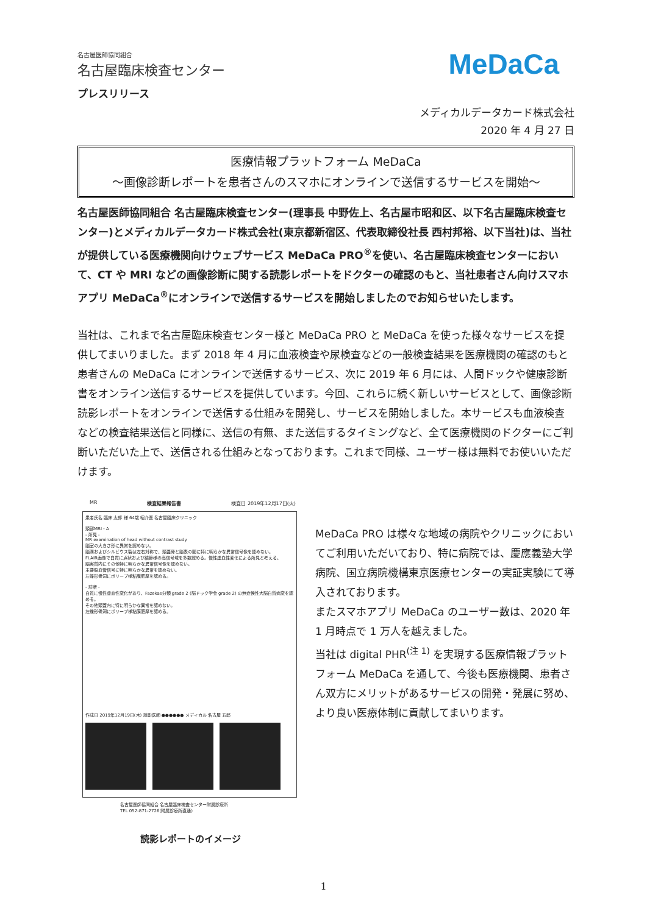名古屋医師協同組合
名古屋臨床検査センター
MeDaCa
プレスリリース
メディカルデータカード株式会社
2020 年 4 月 27 日
医療情報プラットフォーム MeDaCa
～画像診断レポートを患者さんのスマホにオンラインで送信するサービスを開始～
名古屋医師協同組合 名古屋臨床検査センター(理事長 中野佐上、名古屋市昭和区、以下名古屋臨床検査センター)とメディカルデータカード株式会社(東京都新宿区、代表取締役社長 西村邦裕、以下当社)は、当社が提供している医療機関向けウェブサービス MeDaCa PRO<sup>®</sup>を使い、名古屋臨床検査センターにおいて、CT や MRI などの画像診断に関する読影レポートをドクターの確認のもと、当社患者さん向けスマホアプリ MeDaCa<sup>®</sup>にオンラインで送信するサービスを開始しましたのでお知らせいたします。
当社は、これまで名古屋臨床検査センター様と MeDaCa PRO と MeDaCa を使った様々なサービスを提供してまいりました。まず 2018 年 4 月に血液検査や尿検査などの一般検査結果を医療機関の確認のもと患者さんの MeDaCa にオンラインで送信するサービス、次に 2019 年 6 月には、人間ドックや健康診断書をオンライン送信するサービスを提供しています。今回、これらに続く新しいサービスとして、画像診断読影レポートをオンラインで送信する仕組みを開発し、サービスを開始しました。本サービスも血液検査などの検査結果送信と同様に、送信の有無、また送信するタイミングなど、全て医療機関のドクターにご判断いただいた上で、送信される仕組みとなっております。これまで同様、ユーザー様は無料でお使いいただけます。
MR 検査結果報告書 検査日 2019年12月17日(火)
患者氏名 臨床 太郎 様 64歳 紹介医 名古屋臨床クリニック
頭部MRI・A
- 所見 -
MR examination of head without contrast study.
脳室の大きさ形に異常を認めない。
脳溝およびシルビウス裂は左右対称で、頭蓋骨と脳表の間に特に明らかな異常信号像を認めない。
FLAIR画像で白質に点状および結節様の高信号域を多数認める。慢性虚血性変化による所見と考える。
脳実質内にその他特に明らかな異常信号像を認めない。
主要脳血管信号に特に明らかな異常を認めない。
左蝶形骨洞にポリープ様粘膜肥厚を認める。
- 診断 -
白質に慢性虚血性変化があり、Fazekas分類 grade 2 (脳ドック学会 grade 2) の無症候性大脳白質病変を認める。
その他頭蓋内に特に明らかな異常を認めない。
左蝶形骨洞にポリープ様粘膜肥厚を認める。
作成日 2019年12月19日(木) 読影医師 ●●●●●● メディカル 名古屋 五郎
名古屋医師協同組合 名古屋臨床検査センター附属診療所
TEL 052-871-2726(附属診療所直通)
読影レポートのイメージ
MeDaCa PRO は様々な地域の病院やクリニックにおいてご利用いただいており、特に病院では、慶應義塾大学病院、国立病院機構東京医療センターの実証実験にて導入されております。
またスマホアプリ MeDaCa のユーザー数は、2020 年 1 月時点で 1 万人を越えました。
当社は digital PHR<sup>(注 1)</sup> を実現する医療情報プラットフォーム MeDaCa を通して、今後も医療機関、患者さん双方にメリットがあるサービスの開発・発展に努め、より良い医療体制に貢献してまいります。
1